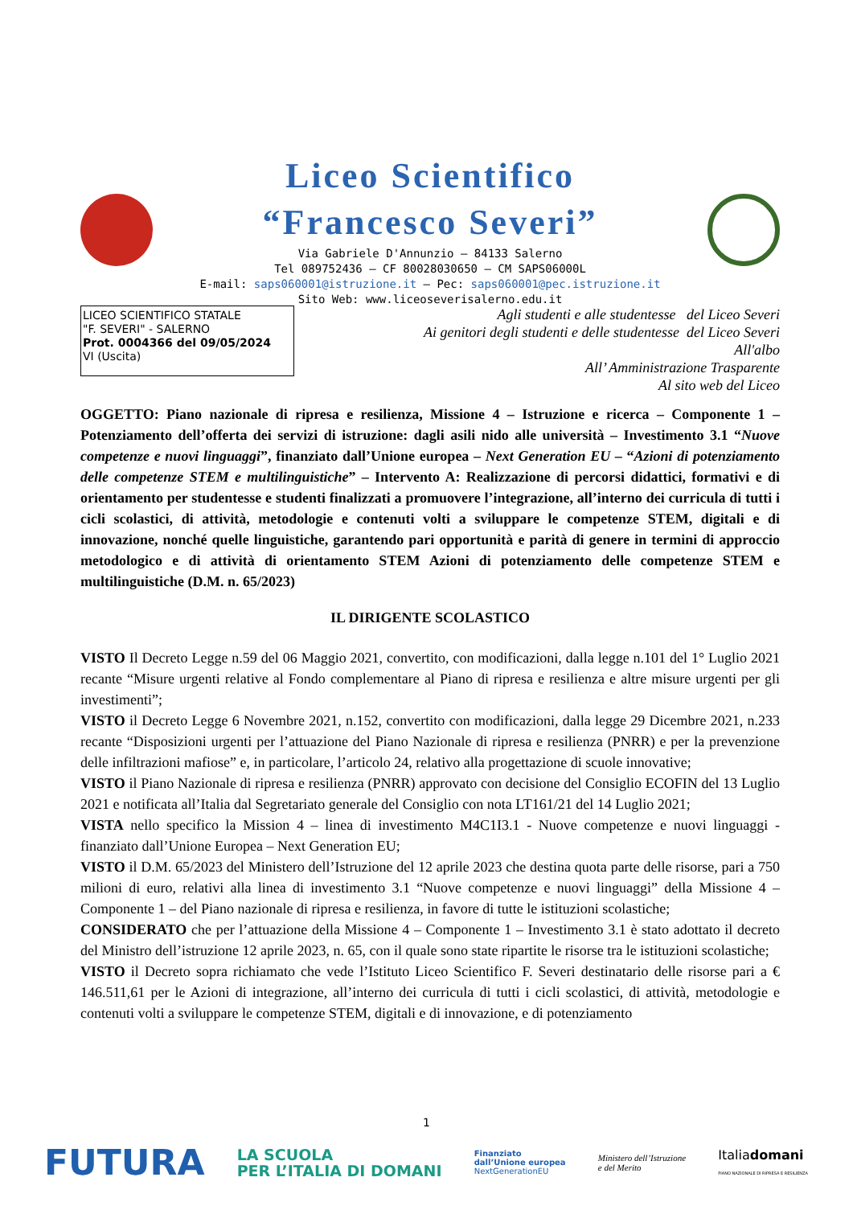Liceo Scientifico
“Francesco Severi”
Via Gabriele D'Annunzio – 84133 Salerno
Tel 089752436 – CF 80028030650 – CM SAPS06000L
E-mail: saps060001@istruzione.it – Pec: saps060001@pec.istruzione.it
Sito Web: www.liceoseverisalerno.edu.it
LICEO SCIENTIFICO STATALE
"F. SEVERI" - SALERNO
Prot. 0004366 del 09/05/2024
VI (Uscita)
Agli studenti e alle studentesse del Liceo Severi
Ai genitori degli studenti e delle studentesse del Liceo Severi
All'albo
All’ Amministrazione Trasparente
Al sito web del Liceo
OGGETTO: Piano nazionale di ripresa e resilienza, Missione 4 – Istruzione e ricerca – Componente 1 – Potenziamento dell’offerta dei servizi di istruzione: dagli asili nido alle università – Investimento 3.1 “Nuove competenze e nuovi linguaggi”, finanziato dall’Unione europea – Next Generation EU – “Azioni di potenziamento delle competenze STEM e multilinguistiche” – Intervento A: Realizzazione di percorsi didattici, formativi e di orientamento per studentesse e studenti finalizzati a promuovere l’integrazione, all’interno dei curricula di tutti i cicli scolastici, di attività, metodologie e contenuti volti a sviluppare le competenze STEM, digitali e di innovazione, nonché quelle linguistiche, garantendo pari opportunità e parità di genere in termini di approccio metodologico e di attività di orientamento STEM Azioni di potenziamento delle competenze STEM e multilinguistiche (D.M. n. 65/2023)
IL DIRIGENTE SCOLASTICO
VISTO Il Decreto Legge n.59 del 06 Maggio 2021, convertito, con modificazioni, dalla legge n.101 del 1° Luglio 2021 recante “Misure urgenti relative al Fondo complementare al Piano di ripresa e resilienza e altre misure urgenti per gli investimenti”;
VISTO il Decreto Legge 6 Novembre 2021, n.152, convertito con modificazioni, dalla legge 29 Dicembre 2021, n.233 recante “Disposizioni urgenti per l’attuazione del Piano Nazionale di ripresa e resilienza (PNRR) e per la prevenzione delle infiltrazioni mafiose” e, in particolare, l’articolo 24, relativo alla progettazione di scuole innovative;
VISTO il Piano Nazionale di ripresa e resilienza (PNRR) approvato con decisione del Consiglio ECOFIN del 13 Luglio 2021 e notificata all’Italia dal Segretariato generale del Consiglio con nota LT161/21 del 14 Luglio 2021;
VISTA nello specifico la Mission 4 – linea di investimento M4C1I3.1 - Nuove competenze e nuovi linguaggi - finanziato dall’Unione Europea – Next Generation EU;
VISTO il D.M. 65/2023 del Ministero dell’Istruzione del 12 aprile 2023 che destina quota parte delle risorse, pari a 750 milioni di euro, relativi alla linea di investimento 3.1 “Nuove competenze e nuovi linguaggi” della Missione 4 – Componente 1 – del Piano nazionale di ripresa e resilienza, in favore di tutte le istituzioni scolastiche;
CONSIDERATO che per l’attuazione della Missione 4 – Componente 1 – Investimento 3.1 è stato adottato il decreto del Ministro dell’istruzione 12 aprile 2023, n. 65, con il quale sono state ripartite le risorse tra le istituzioni scolastiche;
VISTO il Decreto sopra richiamato che vede l’Istituto Liceo Scientifico F. Severi destinatario delle risorse pari a € 146.511,61 per le Azioni di integrazione, all’interno dei curricula di tutti i cicli scolastici, di attività, metodologie e contenuti volti a sviluppare le competenze STEM, digitali e di innovazione, e di potenziamento
1
FUTURA
LA SCUOLA
PER L’ITALIA DI DOMANI
Finanziato
dall’Unione europea
NextGenerationEU
Ministero dell’Istruzione
e del Merito
Italiadomani
PIANO NAZIONALE DI RIPRESA E RESILIENZA